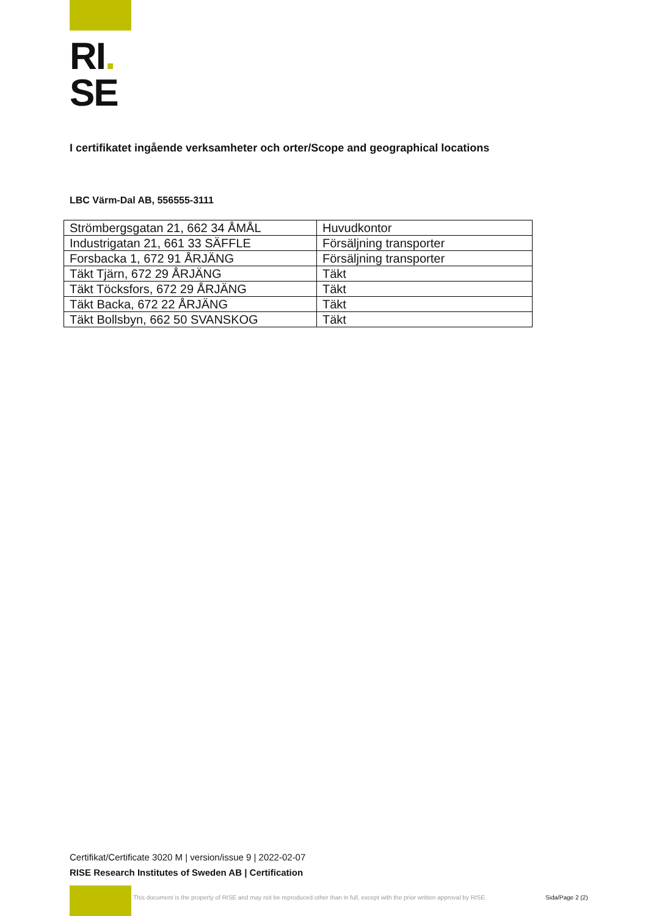RI.
SE
I certifikatet ingående verksamheter och orter/Scope and geographical locations
LBC Värm-Dal AB, 556555-3111
| Strömbergsgatan 21, 662 34 ÅMÅL | Huvudkontor |
| Industrigatan 21, 661 33 SÄFFLE | Försäljning transporter |
| Forsbacka 1, 672 91 ÅRJÄNG | Försäljning transporter |
| Täkt Tjärn, 672 29 ÅRJÄNG | Täkt |
| Täkt Töcksfors, 672 29 ÅRJÄNG | Täkt |
| Täkt Backa, 672 22 ÅRJÄNG | Täkt |
| Täkt Bollsbyn, 662 50 SVANSKOG | Täkt |
Certifikat/Certificate 3020 M | version/issue 9 | 2022-02-07
RISE Research Institutes of Sweden AB | Certification
This document is the property of RISE and may not be reproduced other than in full, except with the prior written approval by RISE.
Sida/Page 2 (2)